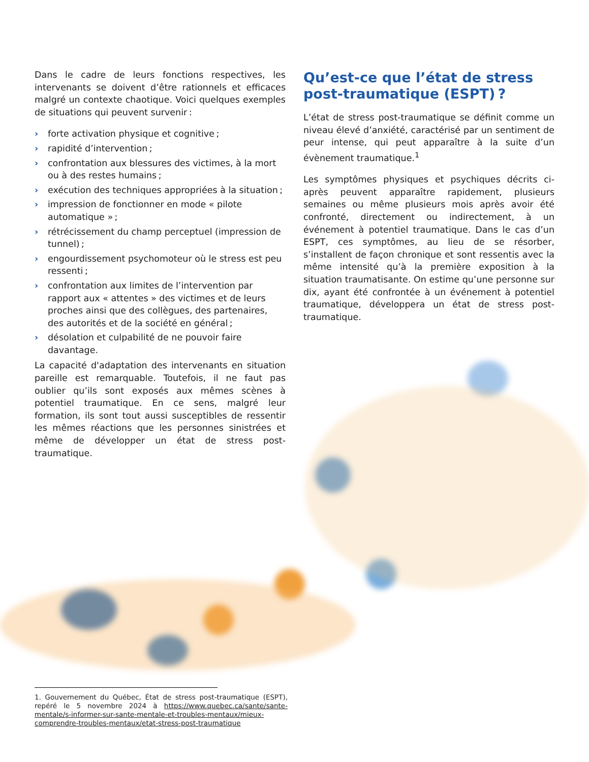Dans le cadre de leurs fonctions respectives, les intervenants se doivent d’être rationnels et efficaces malgré un contexte chaotique. Voici quelques exemples de situations qui peuvent survenir :
› forte activation physique et cognitive ;
› rapidité d’intervention ;
› confrontation aux blessures des victimes, à la mort ou à des restes humains ;
› exécution des techniques appropriées à la situation ;
› impression de fonctionner en mode « pilote automatique » ;
› rétrécissement du champ perceptuel (impression de tunnel) ;
› engourdissement psychomoteur où le stress est peu ressenti ;
› confrontation aux limites de l’intervention par rapport aux « attentes » des victimes et de leurs proches ainsi que des collègues, des partenaires, des autorités et de la société en général ;
› désolation et culpabilité de ne pouvoir faire davantage.
La capacité d'adaptation des intervenants en situation pareille est remarquable. Toutefois, il ne faut pas oublier qu’ils sont exposés aux mêmes scènes à potentiel traumatique. En ce sens, malgré leur formation, ils sont tout aussi susceptibles de ressentir les mêmes réactions que les personnes sinistrées et même de développer un état de stress post-traumatique.
Qu’est-ce que l’état de stress post-traumatique (ESPT) ?
L’état de stress post-traumatique se définit comme un niveau élevé d’anxiété, caractérisé par un sentiment de peur intense, qui peut apparaître à la suite d’un évènement traumatique.<sup>1</sup>
Les symptômes physiques et psychiques décrits ci-après peuvent apparaître rapidement, plusieurs semaines ou même plusieurs mois après avoir été confronté, directement ou indirectement, à un événement à potentiel traumatique. Dans le cas d’un ESPT, ces symptômes, au lieu de se résorber, s’installent de façon chronique et sont ressentis avec la même intensité qu’à la première exposition à la situation traumatisante. On estime qu’une personne sur dix, ayant été confrontée à un événement à potentiel traumatique, développera un état de stress post-traumatique.
1. Gouvernement du Québec, État de stress post-traumatique (ESPT), repéré le 5 novembre 2024 à https://www.quebec.ca/sante/sante-mentale/s-informer-sur-sante-mentale-et-troubles-mentaux/mieux-comprendre-troubles-mentaux/etat-stress-post-traumatique